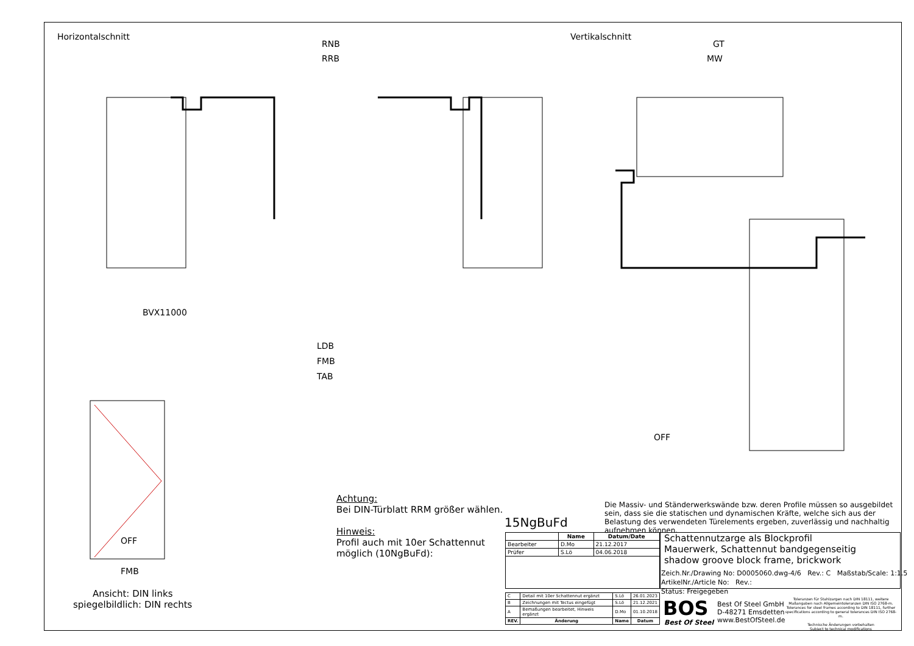Horizontalschnitt Vertikalschnitt
RNB
RRB
BVX11000
LDB
FMB
TAB
GT
MW
OFF
OFF
FMB
Ansicht: DIN links
spiegelbildlich: DIN rechts
Achtung:
Bei DIN-Türblatt RRM größer wählen.
Hinweis:
Profil auch mit 10er Schattennut
möglich (10NgBuFd):
15NgBuFd
Die Massiv- und Ständerwerkswände bzw. deren Profile müssen so ausgebildet sein, dass sie die statischen und dynamischen Kräfte, welche sich aus der Belastung des verwendeten Türelements ergeben, zuverlässig und nachhaltig aufnehmen können.
| | Name | Datum/Date |
| --- | --- | --- |
| Bearbeiter | D.Mo | 21.12.2017 |
| Prüfer | S.Lö | 04.06.2018 |
Schattennutzarge als Blockprofil
Mauerwerk, Schattennut bandgegenseitig
shadow groove block frame, brickwork
Zeich.Nr./Drawing No: D0005060.dwg-4/6 Rev.: C Maßstab/Scale: 1:1.5
ArtikelNr./Article No: Rev.:
Status: Freigegeben
| C | Detail mit 10er Schattennut ergänzt | S.Lö | 26.01.2023 |
| B | Zeichnungen mit Tectus eingefügt | S.Lö | 21.12.2021 |
| A | Bemaßungen bearbeitet, Hinweis ergänzt | D.Mo | 01.10.2018 |
| REV. | Änderung | Name | Datum |
BOS
Best Of Steel
Best Of Steel GmbH
D-48271 Emsdetten
www.BestOfSteel.de
Toleranzen für Stahlzargen nach DIN 18111, weitere Maßangaben nach Allgemeintoleranzen DIN ISO 2768-m. Tolerances for steel frames according to DIN 18111, further specifications according to general tolerances DIN ISO 2768-m.
Technische Änderungen vorbehalten
Subject to technical modifications